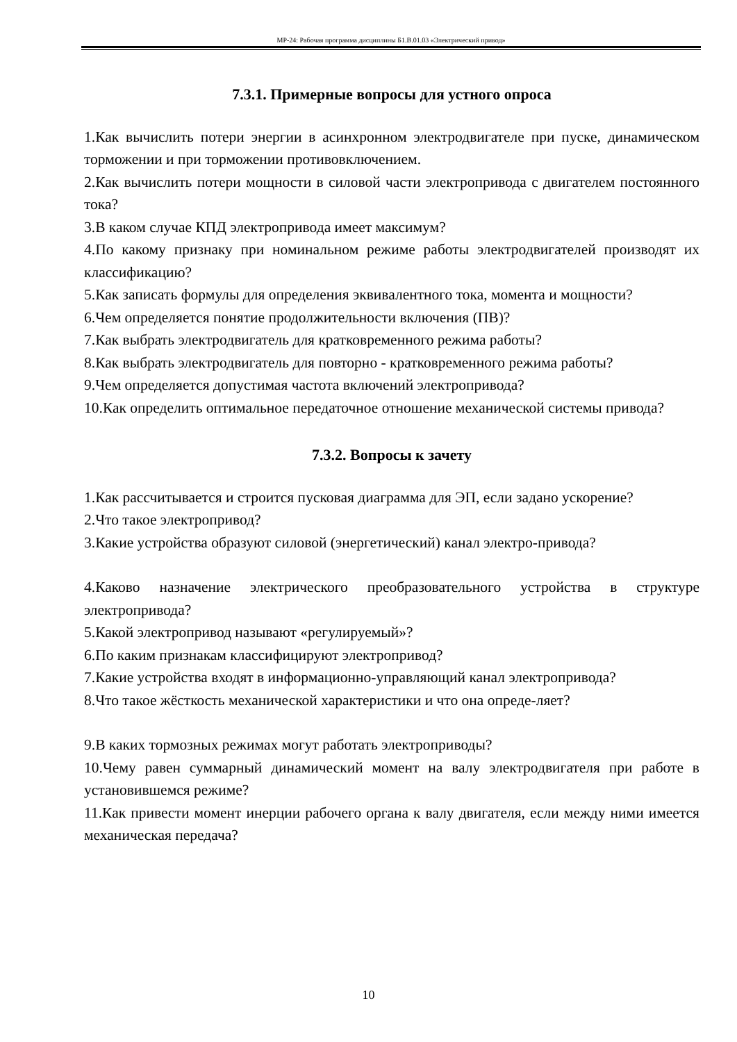МР-24: Рабочая программа дисциплины Б1.В.01.03 «Электрический привод»
7.3.1. Примерные вопросы для устного опроса
1.Как вычислить потери энергии в асинхронном электродвигателе при пуске, динамическом торможении и при торможении противовключением.
2.Как вычислить потери мощности в силовой части электропривода с двигателем постоянного тока?
3.В каком случае КПД электропривода имеет максимум?
4.По какому признаку при номинальном режиме работы электродвигателей производят их классификацию?
5.Как записать формулы для определения эквивалентного тока, момента и мощности?
6.Чем определяется понятие продолжительности включения (ПВ)?
7.Как выбрать электродвигатель для кратковременного режима работы?
8.Как выбрать электродвигатель для повторно - кратковременного режима работы?
9.Чем определяется допустимая частота включений электропривода?
10.Как определить оптимальное передаточное отношение механической системы привода?
7.3.2. Вопросы к зачету
1.Как рассчитывается и строится пусковая диаграмма для ЭП, если задано ускорение?
2.Что такое электропривод?
3.Какие устройства образуют силовой (энергетический) канал электро-привода?
4.Каково назначение электрического преобразовательного устройства в структуре электропривода?
5.Какой электропривод называют «регулируемый»?
6.По каким признакам классифицируют электропривод?
7.Какие устройства входят в информационно-управляющий канал электропривода?
8.Что такое жёсткость механической характеристики и что она опреде-ляет?
9.В каких тормозных режимах могут работать электроприводы?
10.Чему равен суммарный динамический момент на валу электродвигателя при работе в установившемся режиме?
11.Как привести момент инерции рабочего органа к валу двигателя, если между ними имеется механическая передача?
10